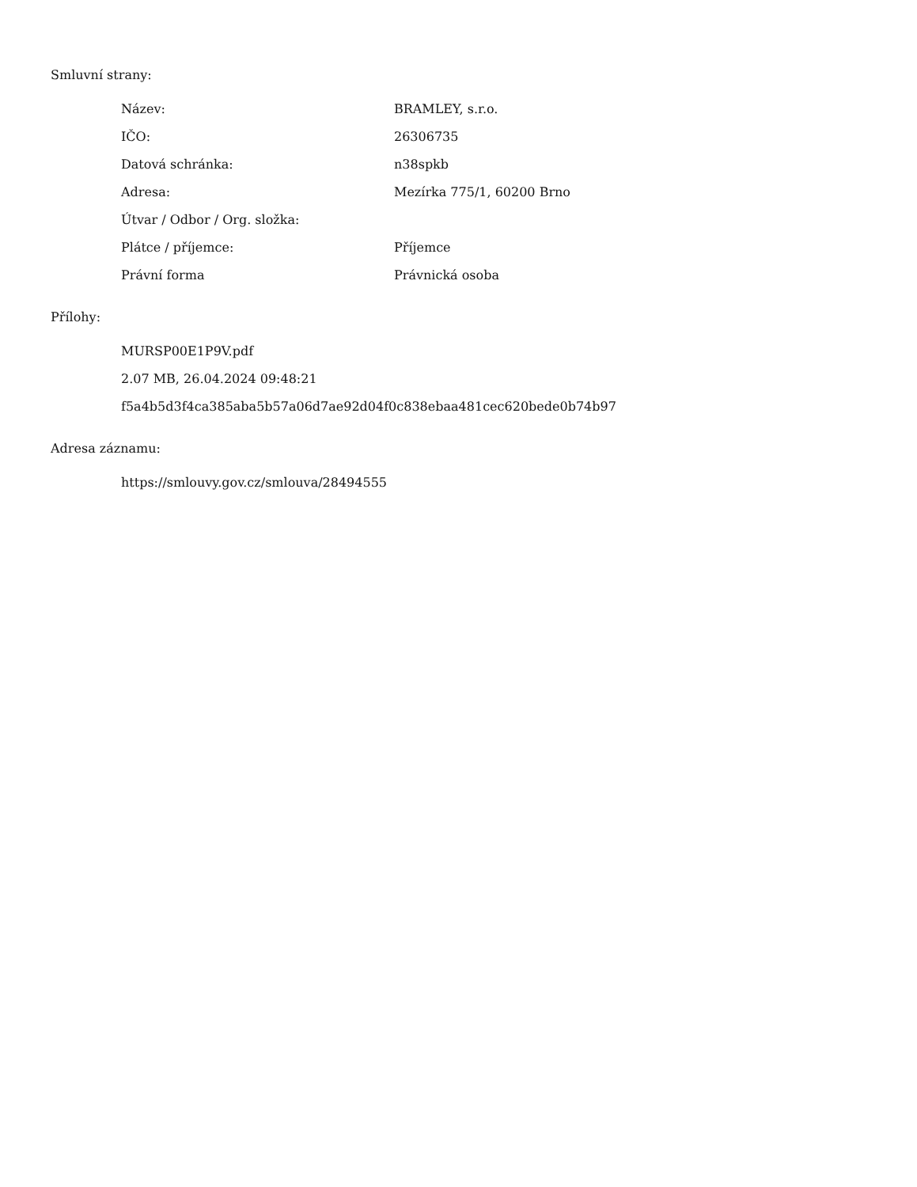Smluvní strany:
| Název: | BRAMLEY, s.r.o. |
| IČO: | 26306735 |
| Datová schránka: | n38spkb |
| Adresa: | Mezírka 775/1, 60200 Brno |
| Útvar / Odbor / Org. složka: | |
| Plátce / příjemce: | Příjemce |
| Právní forma | Právnická osoba |
Přílohy:
MURSP00E1P9V.pdf
2.07 MB, 26.04.2024 09:48:21
f5a4b5d3f4ca385aba5b57a06d7ae92d04f0c838ebaa481cec620bede0b74b97
Adresa záznamu:
https://smlouvy.gov.cz/smlouva/28494555